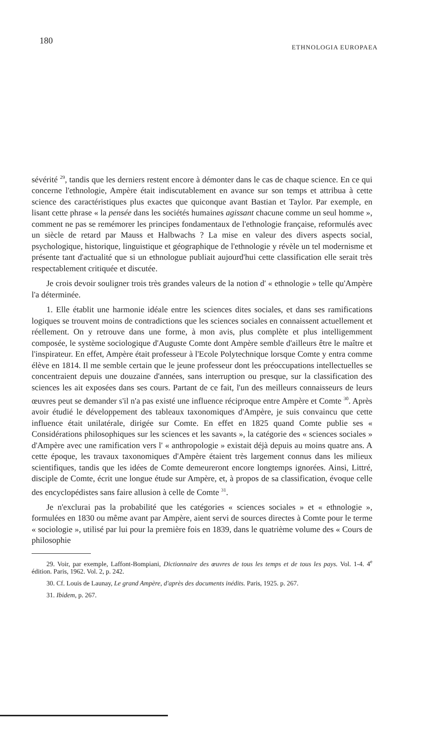180 ETHNOLOGIA EUROPAEA
sévérité <sup>29</sup>, tandis que les derniers restent encore à démonter dans le cas de chaque science. En ce qui concerne l'ethnologie, Ampère était indiscutablement en avance sur son temps et attribua à cette science des caractéristiques plus exactes que quiconque avant Bastian et Taylor. Par exemple, en lisant cette phrase « la pensée dans les sociétés humaines agissant chacune comme un seul homme », comment ne pas se remémorer les principes fondamentaux de l'ethnologie française, reformulés avec un siècle de retard par Mauss et Halbwachs ? La mise en valeur des divers aspects social, psychologique, historique, linguistique et géographique de l'ethnologie y révèle un tel modernisme et présente tant d'actualité que si un ethnologue publiait aujourd'hui cette classification elle serait très respectablement critiquée et discutée.
Je crois devoir souligner trois très grandes valeurs de la notion d' « ethnologie » telle qu'Ampère l'a déterminée.
1. Elle établit une harmonie idéale entre les sciences dites sociales, et dans ses ramifications logiques se trouvent moins de contradictions que les sciences sociales en connaissent actuellement et réellement. On y retrouve dans une forme, à mon avis, plus complète et plus intelligemment composée, le système sociologique d'Auguste Comte dont Ampère semble d'ailleurs être le maître et l'inspirateur. En effet, Ampère était professeur à l'Ecole Polytechnique lorsque Comte y entra comme élève en 1814. Il me semble certain que le jeune professeur dont les préoccupations intellectuelles se concentraient depuis une douzaine d'années, sans interruption ou presque, sur la classification des sciences les ait exposées dans ses cours. Partant de ce fait, l'un des meilleurs connaisseurs de leurs œuvres peut se demander s'il n'a pas existé une influence réciproque entre Ampère et Comte <sup>30</sup>. Après avoir étudié le développement des tableaux taxonomiques d'Ampère, je suis convaincu que cette influence était unilatérale, dirigée sur Comte. En effet en 1825 quand Comte publie ses « Considérations philosophiques sur les sciences et les savants », la catégorie des « sciences sociales » d'Ampère avec une ramification vers l' « anthropologie » existait déjà depuis au moins quatre ans. A cette époque, les travaux taxonomiques d'Ampère étaient très largement connus dans les milieux scientifiques, tandis que les idées de Comte demeureront encore longtemps ignorées. Ainsi, Littré, disciple de Comte, écrit une longue étude sur Ampère, et, à propos de sa classification, évoque celle des encyclopédistes sans faire allusion à celle de Comte <sup>31</sup>.
Je n'exclurai pas la probabilité que les catégories « sciences sociales » et « ethnologie », formulées en 1830 ou même avant par Ampère, aient servi de sources directes à Comte pour le terme « sociologie », utilisé par lui pour la première fois en 1839, dans le quatrième volume des « Cours de philosophie
29. Voir, par exemple, Laffont-Bompiani, Dictionnaire des œuvres de tous les temps et de tous les pays. Vol. 1-4. 4<sup>e</sup> édition. Paris, 1962. Vol. 2, p. 242.
30. Cf. Louis de Launay, Le grand Ampère, d'après des documents inédits. Paris, 1925. p. 267.
31. Ibidem, p. 267.